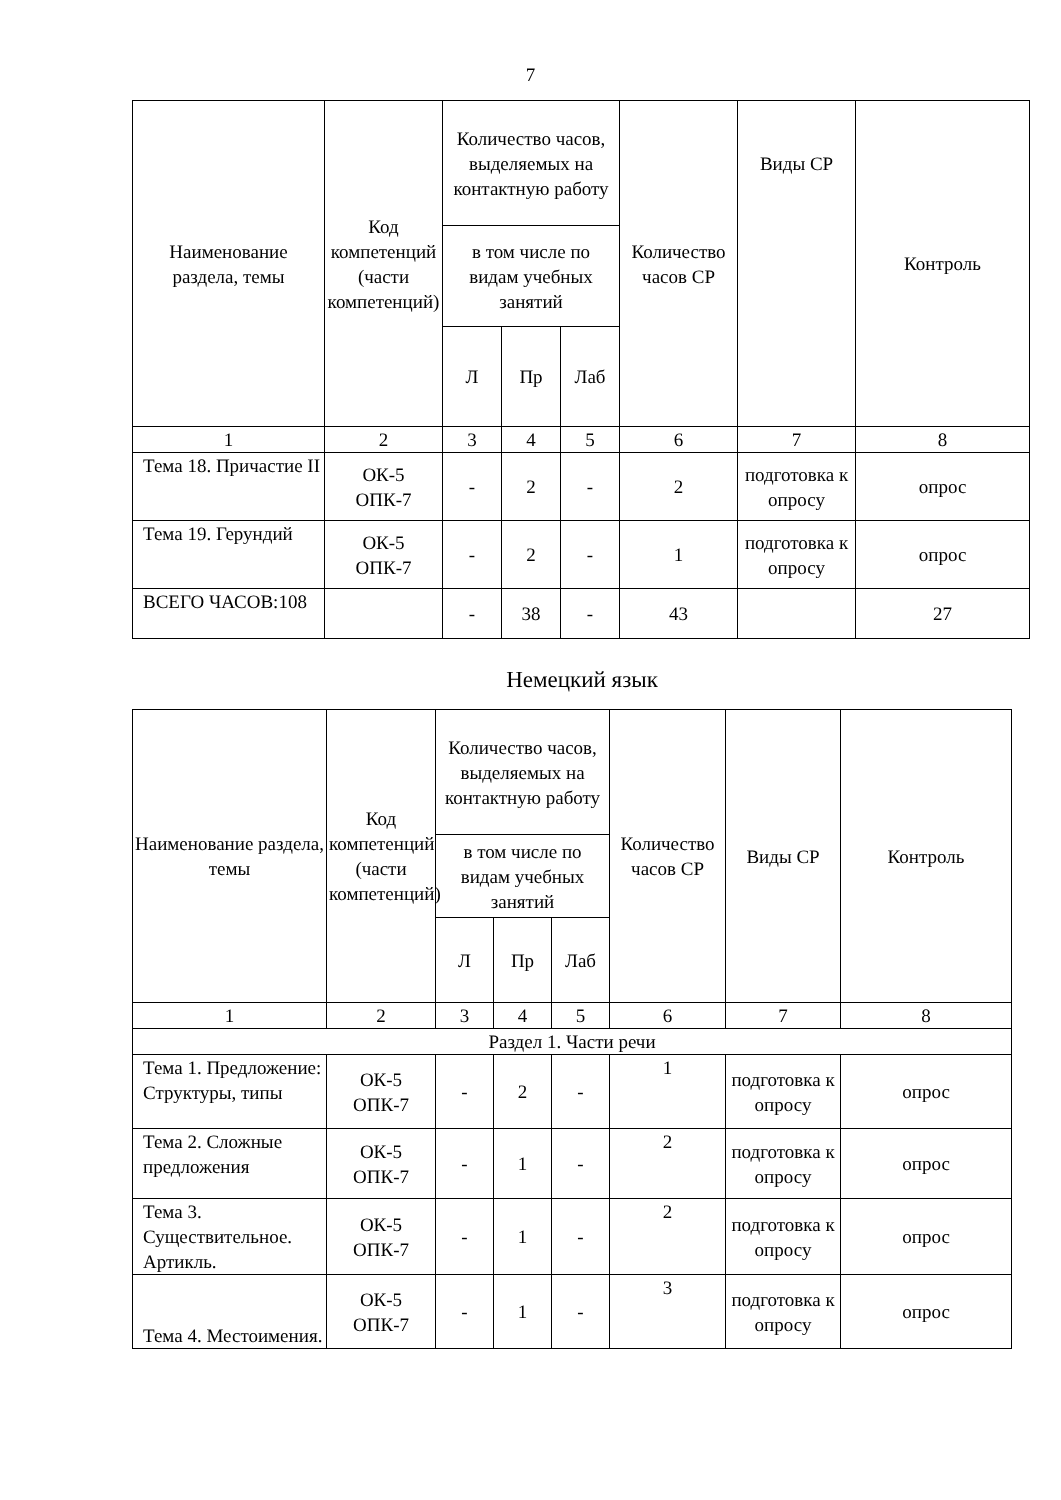7
| Наименование раздела, темы | Код компетенций (части компетенций) | Количество часов, выделяемых на контактную работу | | | Количество часов СР | Виды СР | Контроль |
| --- | --- | --- | --- | --- | --- | --- | --- |
| | | в том числе по видам учебных занятий | | | | | |
| | | Л | Пр | Лаб | | | |
| 1 | 2 | 3 | 4 | 5 | 6 | 7 | 8 |
| Тема 18. Причастие II | ОК-5 ОПК-7 | - | 2 | - | 2 | подготовка к опросу | опрос |
| Тема 19. Герундий | ОК-5 ОПК-7 | - | 2 | - | 1 | подготовка к опросу | опрос |
| ВСЕГО ЧАСОВ:108 | | - | 38 | - | 43 | | 27 |
Немецкий язык
| Наименование раздела, темы | Код компетенций (части компетенций) | Количество часов, выделяемых на контактную работу | | | Количество часов СР | Виды СР | Контроль |
| --- | --- | --- | --- | --- | --- | --- | --- |
| | | в том числе по видам учебных занятий | | | | | |
| | | Л | Пр | Лаб | | | |
| 1 | 2 | 3 | 4 | 5 | 6 | 7 | 8 |
| Раздел 1. Части речи | | | | | | | |
| Тема 1. Предложение: Структуры, типы | ОК-5 ОПК-7 | - | 2 | - | 1 | подготовка к опросу | опрос |
| Тема 2. Сложные предложения | ОК-5 ОПК-7 | - | 1 | - | 2 | подготовка к опросу | опрос |
| Тема 3. Существительное. Артикль. | ОК-5 ОПК-7 | - | 1 | - | 2 | подготовка к опросу | опрос |
| Тема 4. Местоимения. | ОК-5 ОПК-7 | - | 1 | - | 3 | подготовка к опросу | опрос |